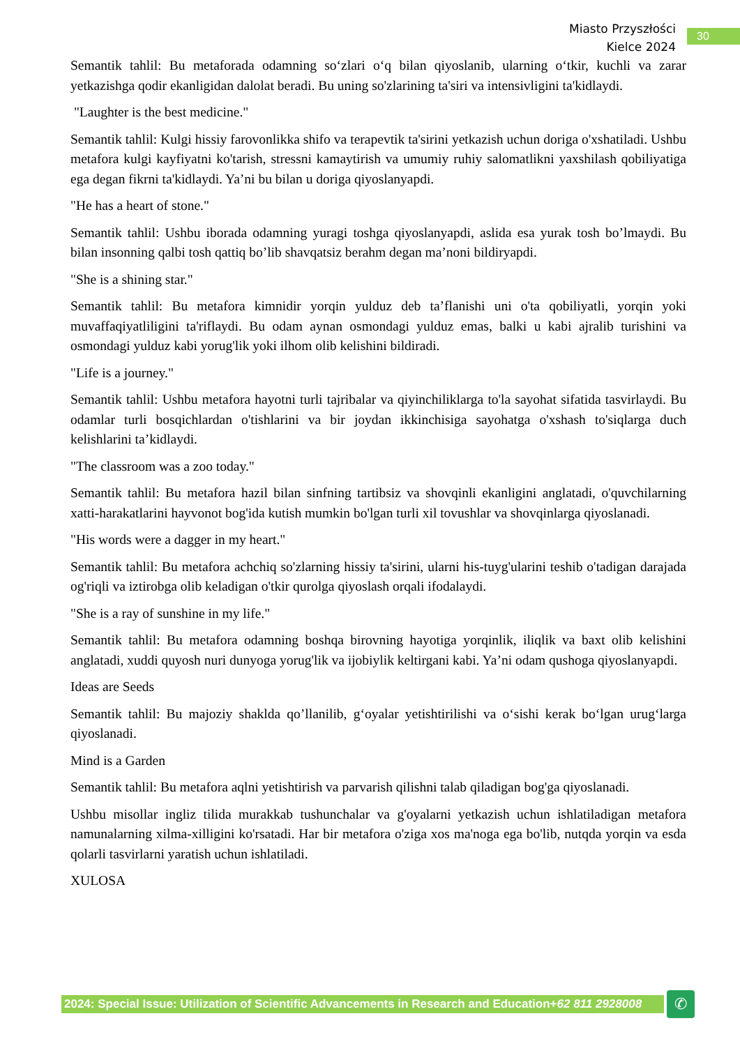Miasto Przyszłości
Kielce 2024
30
Semantik tahlil: Bu metaforada odamning so‘zlari o‘q bilan qiyoslanib, ularning o‘tkir, kuchli va zarar yetkazishga qodir ekanligidan dalolat beradi. Bu uning so'zlarining ta'siri va intensivligini ta'kidlaydi.
"Laughter is the best medicine."
Semantik tahlil: Kulgi hissiy farovonlikka shifo va terapevtik ta'sirini yetkazish uchun doriga o'xshatiladi. Ushbu metafora kulgi kayfiyatni ko'tarish, stressni kamaytirish va umumiy ruhiy salomatlikni yaxshilash qobiliyatiga ega degan fikrni ta'kidlaydi. Ya’ni bu bilan u doriga qiyoslanyapdi.
"He has a heart of stone."
Semantik tahlil: Ushbu iborada odamning yuragi toshga qiyoslanyapdi, aslida esa yurak tosh bo’lmaydi. Bu bilan insonning qalbi tosh qattiq bo’lib shavqatsiz berahm degan ma’noni bildiryapdi.
"She is a shining star."
Semantik tahlil: Bu metafora kimnidir yorqin yulduz deb ta’flanishi uni o'ta qobiliyatli, yorqin yoki muvaffaqiyatliligini ta'riflaydi. Bu odam aynan osmondagi yulduz emas, balki u kabi ajralib turishini va osmondagi yulduz kabi yorug'lik yoki ilhom olib kelishini bildiradi.
"Life is a journey."
Semantik tahlil: Ushbu metafora hayotni turli tajribalar va qiyinchiliklarga to'la sayohat sifatida tasvirlaydi. Bu odamlar turli bosqichlardan o'tishlarini va bir joydan ikkinchisiga sayohatga o'xshash to'siqlarga duch kelishlarini ta’kidlaydi.
"The classroom was a zoo today."
Semantik tahlil: Bu metafora hazil bilan sinfning tartibsiz va shovqinli ekanligini anglatadi, o'quvchilarning xatti-harakatlarini hayvonot bog'ida kutish mumkin bo'lgan turli xil tovushlar va shovqinlarga qiyoslanadi.
"His words were a dagger in my heart."
Semantik tahlil: Bu metafora achchiq so'zlarning hissiy ta'sirini, ularni his-tuyg'ularini teshib o'tadigan darajada og'riqli va iztirobga olib keladigan o'tkir qurolga qiyoslash orqali ifodalaydi.
"She is a ray of sunshine in my life."
Semantik tahlil: Bu metafora odamning boshqa birovning hayotiga yorqinlik, iliqlik va baxt olib kelishini anglatadi, xuddi quyosh nuri dunyoga yorug'lik va ijobiylik keltirgani kabi. Ya’ni odam qushoga qiyoslanyapdi.
Ideas are Seeds
Semantik tahlil: Bu majoziy shaklda qo’llanilib, g‘oyalar yetishtirilishi va o‘sishi kerak bo‘lgan urug‘larga qiyoslanadi.
Mind is a Garden
Semantik tahlil: Bu metafora aqlni yetishtirish va parvarish qilishni talab qiladigan bog'ga qiyoslanadi.
Ushbu misollar ingliz tilida murakkab tushunchalar va g'oyalarni yetkazish uchun ishlatiladigan metafora namunalarning xilma-xilligini ko'rsatadi. Har bir metafora o'ziga xos ma'noga ega bo'lib, nutqda yorqin va esda qolarli tasvirlarni yaratish uchun ishlatiladi.
XULOSA
2024: Special Issue: Utilization of Scientific Advancements in Research and Education+62 811 2928008
✆